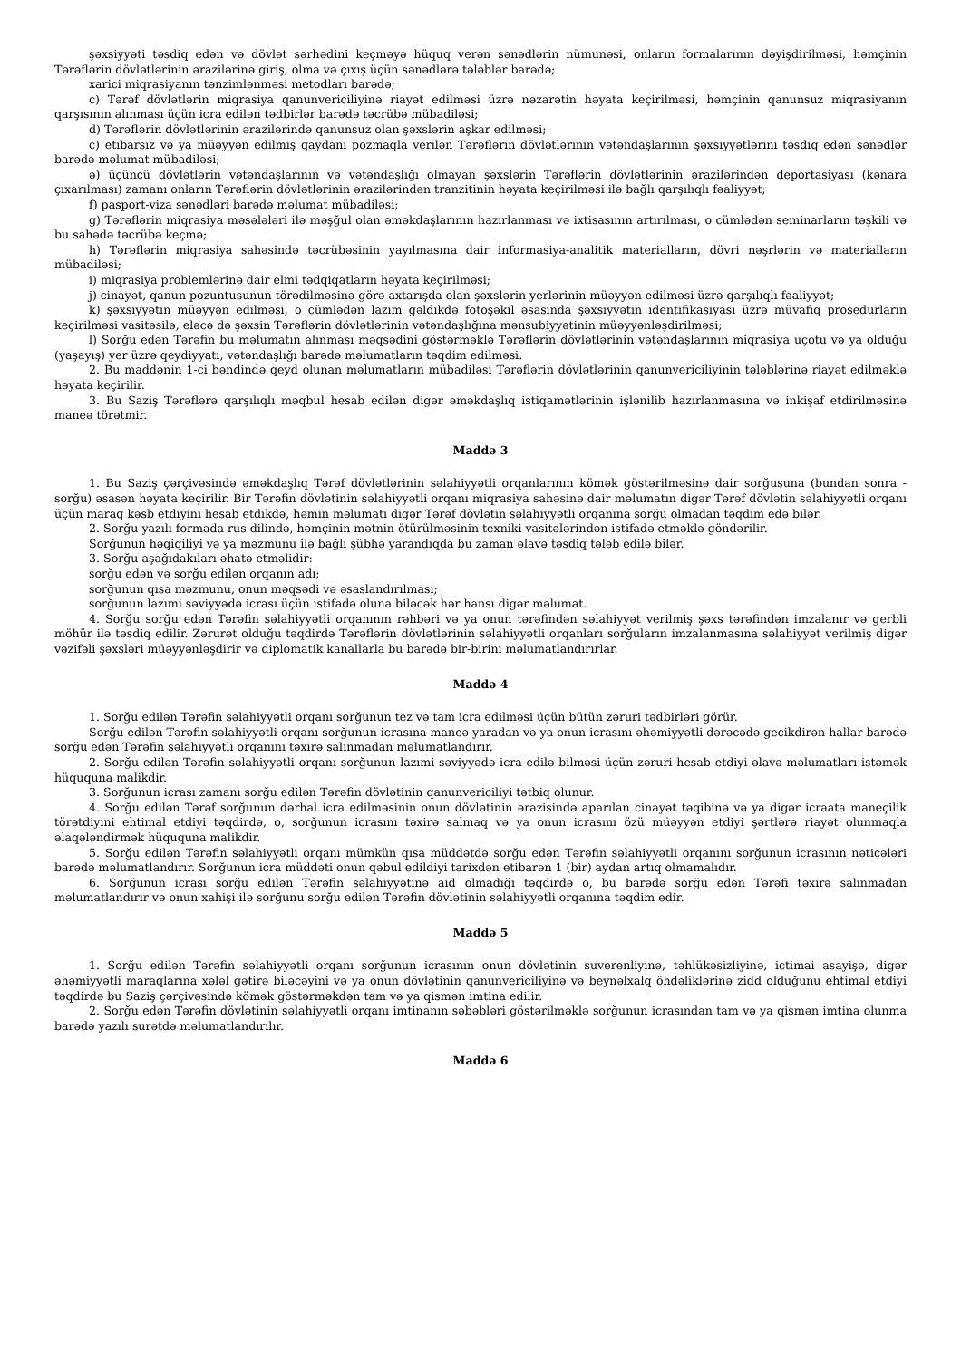şəxsiyyəti təsdiq edən və dövlət sərhədini keçməyə hüquq verən sənədlərin nümunəsi, onların formalarının dəyişdirilməsi, həmçinin Tərəflərin dövlətlərinin ərazilərinə giriş, olma və çıxış üçün sənədlərə tələblər barədə;
xarici miqrasiyanın tənzimlənməsi metodları barədə;
c) Tərəf dövlətlərin miqrasiya qanunvericiliyinə riayət edilməsi üzrə nəzarətin həyata keçirilməsi, həmçinin qanunsuz miqrasiyanın qarşısının alınması üçün icra edilən tədbirlər barədə təcrübə mübadiləsi;
d) Tərəflərin dövlətlərinin ərazilərində qanunsuz olan şəxslərin aşkar edilməsi;
c) etibarsız və ya müəyyən edilmiş qaydanı pozmaqla verilən Tərəflərin dövlətlərinin vətəndaşlarının şəxsiyyətlərini təsdiq edən sənədlər barədə məlumat mübadiləsi;
ə) üçüncü dövlətlərin vətəndaşlarının və vətəndaşlığı olmayan şəxslərin Tərəflərin dövlətlərinin ərazilərindən deportasiyası (kənara çıxarılması) zamanı onların Tərəflərin dövlətlərinin ərazilərindən tranzitinin həyata keçirilməsi ilə bağlı qarşılıqlı fəaliyyət;
f) pasport-viza sənədləri barədə məlumat mübadiləsi;
g) Tərəflərin miqrasiya məsələləri ilə məşğul olan əməkdaşlarının hazırlanması və ixtisasının artırılması, o cümlədən seminarların təşkili və bu sahədə təcrübə keçmə;
h) Tərəflərin miqrasiya sahəsində təcrübəsinin yayılmasına dair informasiya-analitik materialların, dövri nəşrlərin və materialların mübadiləsi;
i) miqrasiya problemlərinə dair elmi tədqiqatların həyata keçirilməsi;
j) cinayət, qanun pozuntusunun törədilməsinə görə axtarışda olan şəxslərin yerlərinin müəyyən edilməsi üzrə qarşılıqlı fəaliyyət;
k) şəxsiyyətin müəyyən edilməsi, o cümlədən lazım gəldikdə fotoşəkil əsasında şəxsiyyətin identifikasiyası üzrə müvafiq prosedurların keçirilməsi vasitəsilə, eləcə də şəxsin Tərəflərin dövlətlərinin vətəndaşlığına mənsubiyyətinin müəyyənləşdirilməsi;
l) Sorğu edən Tərəfin bu məlumatın alınması məqsədini göstərməklə Tərəflərin dövlətlərinin vətəndaşlarının miqrasiya uçotu və ya olduğu (yaşayış) yer üzrə qeydiyyatı, vətəndaşlığı barədə məlumatların təqdim edilməsi.
2. Bu maddənin 1-ci bəndində qeyd olunan məlumatların mübadiləsi Tərəflərin dövlətlərinin qanunvericiliyinin tələblərinə riayət edilməklə həyata keçirilir.
3. Bu Saziş Tərəflərə qarşılıqlı məqbul hesab edilən digər əməkdaşlıq istiqamətlərinin işlənilib hazırlanmasına və inkişaf etdirilməsinə maneə törətmir.
Maddə 3
1. Bu Saziş çərçivəsində əməkdaşlıq Tərəf dövlətlərinin səlahiyyətli orqanlarının kömək göstərilməsinə dair sorğusuna (bundan sonra - sorğu) əsasən həyata keçirilir. Bir Tərəfin dövlətinin səlahiyyətli orqanı miqrasiya sahəsinə dair məlumatın digər Tərəf dövlətin səlahiyyətli orqanı üçün maraq kəsb etdiyini hesab etdikdə, həmin məlumatı digər Tərəf dövlətin səlahiyyətli orqanına sorğu olmadan təqdim edə bilər.
2. Sorğu yazılı formada rus dilində, həmçinin mətnin ötürülməsinin texniki vasitələrindən istifadə etməklə göndərilir.
Sorğunun həqiqiliyi və ya məzmunu ilə bağlı şübhə yarandıqda bu zaman əlavə təsdiq tələb edilə bilər.
3. Sorğu aşağıdakıları əhatə etməlidir:
sorğu edən və sorğu edilən orqanın adı;
sorğunun qısa məzmunu, onun məqsədi və əsaslandırılması;
sorğunun lazımi səviyyədə icrası üçün istifadə oluna biləcək hər hansı digər məlumat.
4. Sorğu sorğu edən Tərəfin səlahiyyətli orqanının rəhbəri və ya onun tərəfindən səlahiyyət verilmiş şəxs tərəfindən imzalanır və gerbli möhür ilə təsdiq edilir. Zərurət olduğu təqdirdə Tərəflərin dövlətlərinin səlahiyyətli orqanları sorğuların imzalanmasına səlahiyyət verilmiş digər vəzifəli şəxsləri müəyyənləşdirir və diplomatik kanallarla bu barədə bir-birini məlumatlandırırlar.
Maddə 4
1. Sorğu edilən Tərəfin səlahiyyətli orqanı sorğunun tez və tam icra edilməsi üçün bütün zəruri tədbirləri görür.
Sorğu edilən Tərəfin səlahiyyətli orqanı sorğunun icrasına maneə yaradan və ya onun icrasını əhəmiyyətli dərəcədə gecikdirən hallar barədə sorğu edən Tərəfin səlahiyyətli orqanını təxirə salınmadan məlumatlandırır.
2. Sorğu edilən Tərəfin səlahiyyətli orqanı sorğunun lazımi səviyyədə icra edilə bilməsi üçün zəruri hesab etdiyi əlavə məlumatları istəmək hüququna malikdir.
3. Sorğunun icrası zamanı sorğu edilən Tərəfin dövlətinin qanunvericiliyi tətbiq olunur.
4. Sorğu edilən Tərəf sorğunun dərhal icra edilməsinin onun dövlətinin ərazisində aparılan cinayət təqibinə və ya digər icraata maneçilik törətdiyini ehtimal etdiyi təqdirdə, o, sorğunun icrasını təxirə salmaq və ya onun icrasını özü müəyyən etdiyi şərtlərə riayət olunmaqla əlaqələndirmək hüququna malikdir.
5. Sorğu edilən Tərəfin səlahiyyətli orqanı mümkün qısa müddətdə sorğu edən Tərəfin səlahiyyətli orqanını sorğunun icrasının nəticələri barədə məlumatlandırır. Sorğunun icra müddəti onun qəbul edildiyi tarixdən etibarən 1 (bir) aydan artıq olmamalıdır.
6. Sorğunun icrası sorğu edilən Tərəfin səlahiyyətinə aid olmadığı təqdirdə o, bu barədə sorğu edən Tərəfi təxirə salınmadan məlumatlandırır və onun xahişi ilə sorğunu sorğu edilən Tərəfin dövlətinin səlahiyyətli orqanına təqdim edir.
Maddə 5
1. Sorğu edilən Tərəfin səlahiyyətli orqanı sorğunun icrasının onun dövlətinin suverenliyinə, təhlükəsizliyinə, ictimai asayişə, digər əhəmiyyətli maraqlarına xələl gətirə biləcəyini və ya onun dövlətinin qanunvericiliyinə və beynəlxalq öhdəliklərinə zidd olduğunu ehtimal etdiyi təqdirdə bu Saziş çərçivəsində kömək göstərməkdən tam və ya qismən imtina edilir.
2. Sorğu edən Tərəfin dövlətinin səlahiyyətli orqanı imtinanın səbəbləri göstərilməklə sorğunun icrasından tam və ya qismən imtina olunma barədə yazılı surətdə məlumatlandırılır.
Maddə 6